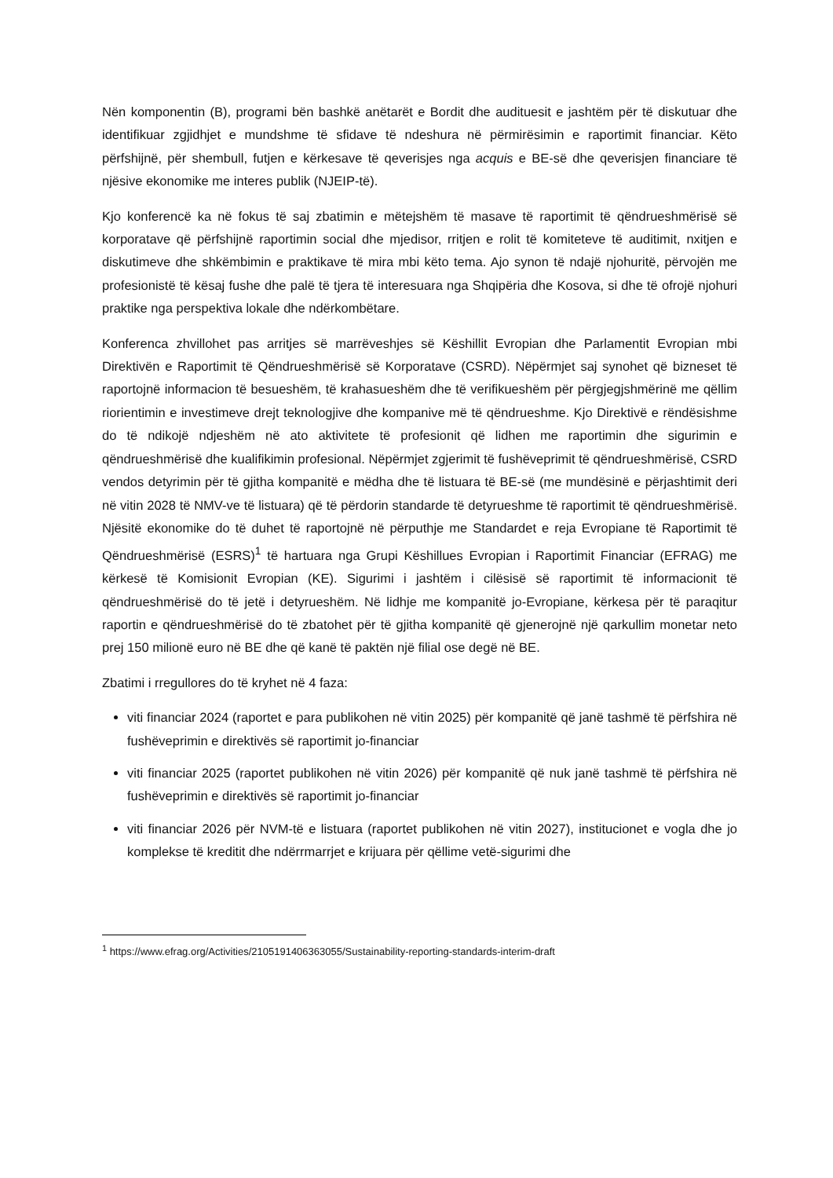Nën komponentin (B), programi bën bashkë anëtarët e Bordit dhe audituesit e jashtëm për të diskutuar dhe identifikuar zgjidhjet e mundshme të sfidave të ndeshura në përmirësimin e raportimit financiar. Këto përfshijnë, për shembull, futjen e kërkesave të qeverisjes nga acquis e BE-së dhe qeverisjen financiare të njësive ekonomike me interes publik (NJEIP-të).
Kjo konferencë ka në fokus të saj zbatimin e mëtejshëm të masave të raportimit të qëndrueshmërisë së korporatave që përfshijnë raportimin social dhe mjedisor, rritjen e rolit të komiteteve të auditimit, nxitjen e diskutimeve dhe shkëmbimin e praktikave të mira mbi këto tema. Ajo synon të ndajë njohuritë, përvojën me profesionistë të kësaj fushe dhe palë të tjera të interesuara nga Shqipëria dhe Kosova, si dhe të ofrojë njohuri praktike nga perspektiva lokale dhe ndërkombëtare.
Konferenca zhvillohet pas arritjes së marrëveshjes së Këshillit Evropian dhe Parlamentit Evropian mbi Direktivën e Raportimit të Qëndrueshmërisë së Korporatave (CSRD). Nëpërmjet saj synohet që bizneset të raportojnë informacion të besueshëm, të krahasueshëm dhe të verifikueshëm për përgjegjshmërinë me qëllim riorientimin e investimeve drejt teknologjive dhe kompanive më të qëndrueshme. Kjo Direktivë e rëndësishme do të ndikojë ndjeshëm në ato aktivitete të profesionit që lidhen me raportimin dhe sigurimin e qëndrueshmërisë dhe kualifikimin profesional. Nëpërmjet zgjerimit të fushëveprimit të qëndrueshmërisë, CSRD vendos detyrimin për të gjitha kompanitë e mëdha dhe të listuara të BE-së (me mundësinë e përjashtimit deri në vitin 2028 të NMV-ve të listuara) që të përdorin standarde të detyrueshme të raportimit të qëndrueshmërisë. Njësitë ekonomike do të duhet të raportojnë në përputhje me Standardet e reja Evropiane të Raportimit të Qëndrueshmërisë (ESRS)<sup>1</sup> të hartuara nga Grupi Këshillues Evropian i Raportimit Financiar (EFRAG) me kërkesë të Komisionit Evropian (KE). Sigurimi i jashtëm i cilësisë së raportimit të informacionit të qëndrueshmërisë do të jetë i detyrueshëm. Në lidhje me kompanitë jo-Evropiane, kërkesa për të paraqitur raportin e qëndrueshmërisë do të zbatohet për të gjitha kompanitë që gjenerojnë një qarkullim monetar neto prej 150 milionë euro në BE dhe që kanë të paktën një filial ose degë në BE.
Zbatimi i rregullores do të kryhet në 4 faza:
viti financiar 2024 (raportet e para publikohen në vitin 2025) për kompanitë që janë tashmë të përfshira në fushëveprimin e direktivës së raportimit jo-financiar
viti financiar 2025 (raportet publikohen në vitin 2026) për kompanitë që nuk janë tashmë të përfshira në fushëveprimin e direktivës së raportimit jo-financiar
viti financiar 2026 për NVM-të e listuara (raportet publikohen në vitin 2027), institucionet e vogla dhe jo komplekse të kreditit dhe ndërrmarrjet e krijuara për qëllime vetë-sigurimi dhe
<sup>1</sup> https://www.efrag.org/Activities/2105191406363055/Sustainability-reporting-standards-interim-draft